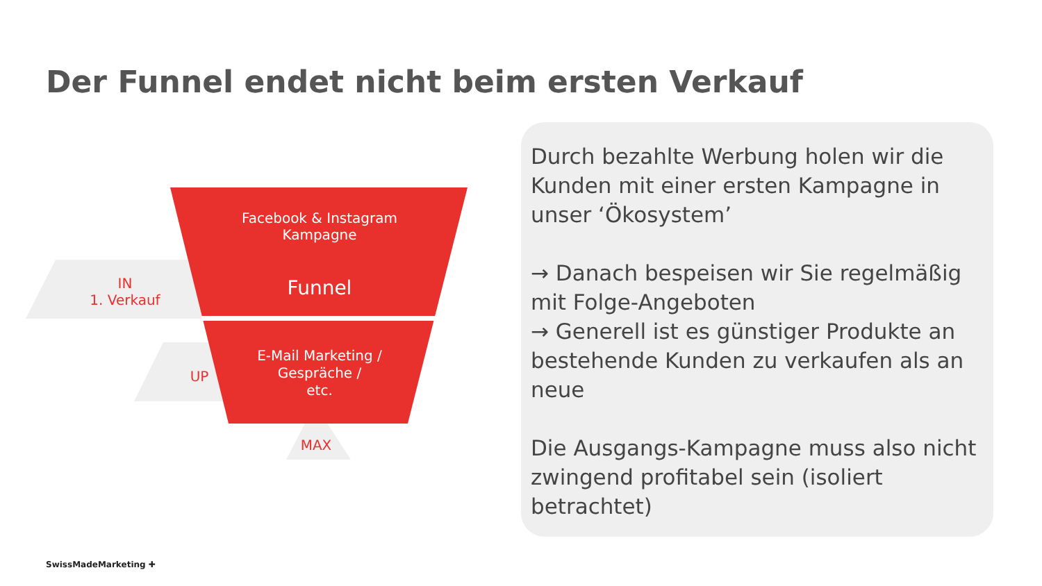Der Funnel endet nicht beim ersten Verkauf
Facebook & Instagram
Kampagne
Funnel
IN
1. Verkauf
E-Mail Marketing /
Gespräche /
etc.
UP
MAX
Durch bezahlte Werbung holen wir die Kunden mit einer ersten Kampagne in unser ‘Ökosystem’
→ Danach bespeisen wir Sie regelmäßig mit Folge-Angeboten
→ Generell ist es günstiger Produkte an bestehende Kunden zu verkaufen als an neue
Die Ausgangs-Kampagne muss also nicht zwingend profitabel sein (isoliert betrachtet)
SwissMadeMarketing ✚